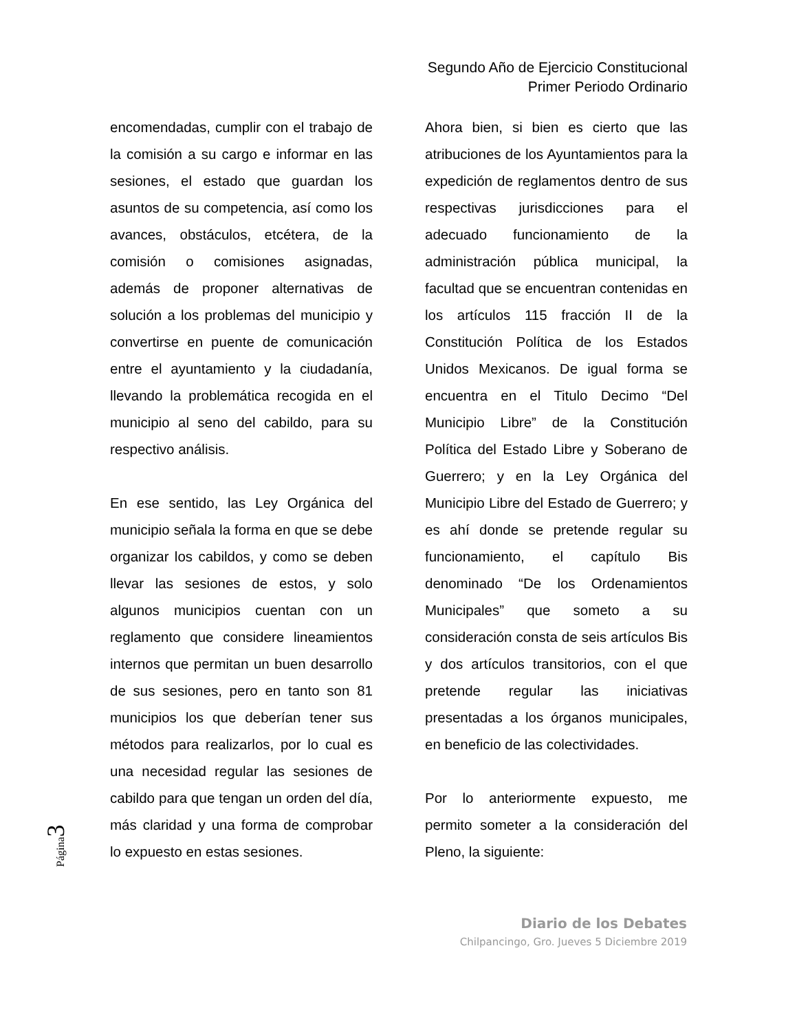Segundo Año de Ejercicio Constitucional
Primer Periodo Ordinario
encomendadas, cumplir con el trabajo de la comisión a su cargo e informar en las sesiones, el estado que guardan los asuntos de su competencia, así como los avances, obstáculos, etcétera, de la comisión o comisiones asignadas, además de proponer alternativas de solución a los problemas del municipio y convertirse en puente de comunicación entre el ayuntamiento y la ciudadanía, llevando la problemática recogida en el municipio al seno del cabildo, para su respectivo análisis.
En ese sentido, las Ley Orgánica del municipio señala la forma en que se debe organizar los cabildos, y como se deben llevar las sesiones de estos, y solo algunos municipios cuentan con un reglamento que considere lineamientos internos que permitan un buen desarrollo de sus sesiones, pero en tanto son 81 municipios los que deberían tener sus métodos para realizarlos, por lo cual es una necesidad regular las sesiones de cabildo para que tengan un orden del día, más claridad y una forma de comprobar lo expuesto en estas sesiones.
Ahora bien, si bien es cierto que las atribuciones de los Ayuntamientos para la expedición de reglamentos dentro de sus respectivas jurisdicciones para el adecuado funcionamiento de la administración pública municipal, la facultad que se encuentran contenidas en los artículos 115 fracción II de la Constitución Política de los Estados Unidos Mexicanos. De igual forma se encuentra en el Titulo Decimo “Del Municipio Libre” de la Constitución Política del Estado Libre y Soberano de Guerrero; y en la Ley Orgánica del Municipio Libre del Estado de Guerrero; y es ahí donde se pretende regular su funcionamiento, el capítulo Bis denominado “De los Ordenamientos Municipales” que someto a su consideración consta de seis artículos Bis y dos artículos transitorios, con el que pretende regular las iniciativas presentadas a los órganos municipales, en beneficio de las colectividades.
Por lo anteriormente expuesto, me permito someter a la consideración del Pleno, la siguiente:
Página 3
Diario de los Debates
Chilpancingo, Gro. Jueves 5 Diciembre 2019